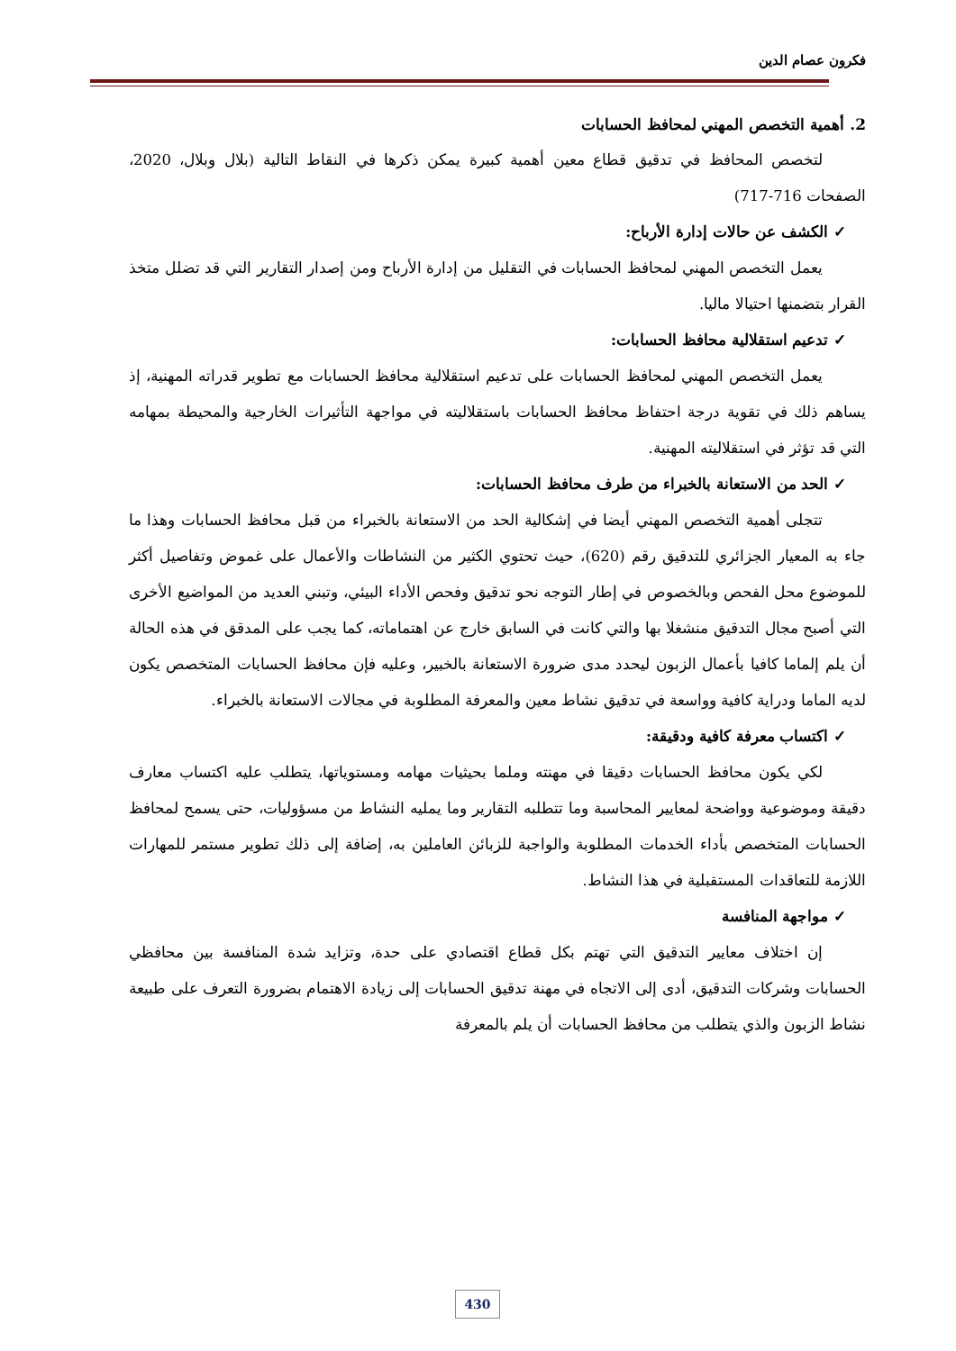فكرون عصام الدين
2. أهمية التخصص المهني لمحافظ الحسابات
لتخصص المحافظ في تدقيق قطاع معين أهمية كبيرة يمكن ذكرها في النقاط التالية (بلال وبلال، 2020، الصفحات 716-717)
✓ الكشف عن حالات إدارة الأرباح:
يعمل التخصص المهني لمحافظ الحسابات في التقليل من إدارة الأرباح ومن إصدار التقارير التي قد تضلل متخذ القرار بتضمنها احتيالا ماليا.
✓ تدعيم استقلالية محافظ الحسابات:
يعمل التخصص المهني لمحافظ الحسابات على تدعيم استقلالية محافظ الحسابات مع تطوير قدراته المهنية، إذ يساهم ذلك في تقوية درجة احتفاظ محافظ الحسابات باستقلاليته في مواجهة التأثيرات الخارجية والمحيطة بمهامه التي قد تؤثر في استقلاليته المهنية.
✓ الحد من الاستعانة بالخبراء من طرف محافظ الحسابات:
تتجلى أهمية التخصص المهني أيضا في إشكالية الحد من الاستعانة بالخبراء من قبل محافظ الحسابات وهذا ما جاء به المعيار الجزائري للتدقيق رقم (620)، حيث تحتوي الكثير من النشاطات والأعمال على غموض وتفاصيل أكثر للموضوع محل الفحص وبالخصوص في إطار التوجه نحو تدقيق وفحص الأداء البيئي، وتبني العديد من المواضيع الأخرى التي أصبح مجال التدقيق منشغلا بها والتي كانت في السابق خارج عن اهتماماته، كما يجب على المدقق في هذه الحالة أن يلم إلماما كافيا بأعمال الزبون ليحدد مدى ضرورة الاستعانة بالخبير، وعليه فإن محافظ الحسابات المتخصص يكون لديه الماما ودراية كافية وواسعة في تدقيق نشاط معين والمعرفة المطلوبة في مجالات الاستعانة بالخبراء.
✓ اكتساب معرفة كافية ودقيقة:
لكي يكون محافظ الحسابات دقيقا في مهنته وملما بحيثيات مهامه ومستوياتها، يتطلب عليه اكتساب معارف دقيقة وموضوعية وواضحة لمعايير المحاسبة وما تتطلبه التقارير وما يمليه النشاط من مسؤوليات، حتى يسمح لمحافظ الحسابات المتخصص بأداء الخدمات المطلوبة والواجبة للزبائن العاملين به، إضافة إلى ذلك تطوير مستمر للمهارات اللازمة للتعاقدات المستقبلية في هذا النشاط.
✓ مواجهة المنافسة
إن اختلاف معايير التدقيق التي تهتم بكل قطاع اقتصادي على حدة، وتزايد شدة المنافسة بين محافظي الحسابات وشركات التدقيق، أدى إلى الاتجاه في مهنة تدقيق الحسابات إلى زيادة الاهتمام بضرورة التعرف على طبيعة نشاط الزبون والذي يتطلب من محافظ الحسابات أن يلم بالمعرفة
430